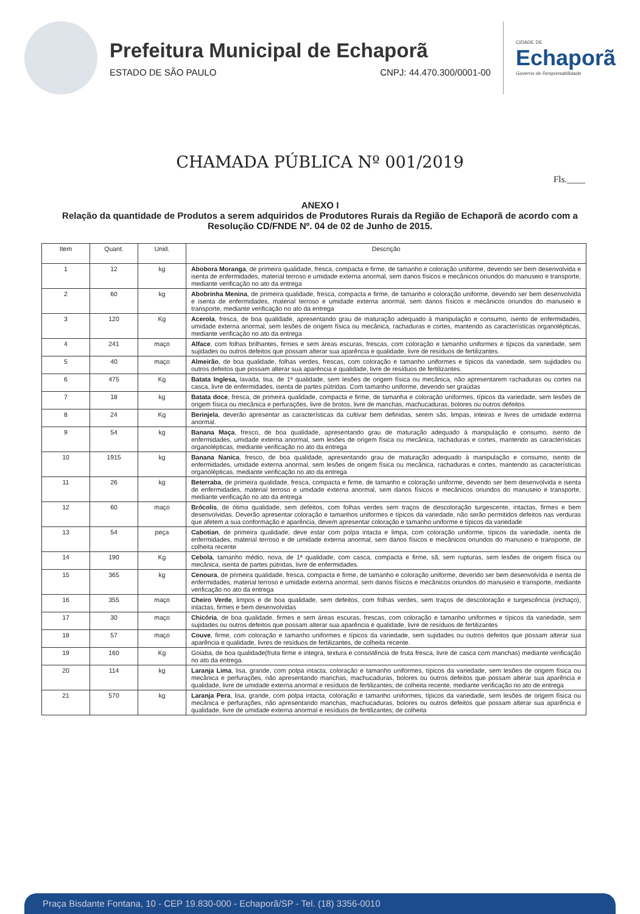Prefeitura Municipal de Echaporã
ESTADO DE SÃO PAULO CNPJ: 44.470.300/0001-00
CIDADE DE
Echaporã
Governo de Responsabilidade
CHAMADA PÚBLICA Nº 001/2019
Fls.____
ANEXO I
Relação da quantidade de Produtos a serem adquiridos de Produtores Rurais da Região de Echaporã de acordo com a Resolução CD/FNDE Nº. 04 de 02 de Junho de 2015.
| Item | Quant. | Unid. | Descrição |
| --- | --- | --- | --- |
| 1 | 12 | kg | Abobora Moranga , de primeira qualidade, fresca, compacta e firme, de tamanho e coloração uniforme, devendo ser bem desenvolvida e isenta de enfermidades, material terroso e umidade externa anormal, sem danos físicos e mecânicos oriundos do manuseio e transporte, mediante verificação no ato da entrega |
| 2 | 60 | kg | Abobrinha Menina , de primeira qualidade, fresca, compacta e firme, de tamanho e coloração uniforme, devendo ser bem desenvolvida e isenta de enfermidades, material terroso e umidade externa anormal, sem danos físicos e mecânicos oriundos do manuseio e transporte, mediante verificação no ato da entrega |
| 3 | 120 | Kg | Acerola , fresca, de boa qualidade, apresentando grau de maturação adequado à manipulação e consumo, isento de enfermidades, umidade externa anormal, sem lesões de origem física ou mecânica, rachaduras e cortes, mantendo as características organolépticas, mediante verificação no ato da entrega |
| 4 | 241 | maço | Alface , com folhas brilhantes, firmes e sem áreas escuras, frescas, com coloração e tamanho uniformes e típicos da variedade, sem sujidades ou outros defeitos que possam alterar sua aparência e qualidade, livre de resíduos de fertilizantes. |
| 5 | 40 | maço | Almeirão , de boa qualidade, folhas verdes, frescas, com coloração e tamanho uniformes e típicos da variedade, sem sujidades ou outros defeitos que possam alterar sua aparência e qualidade, livre de resíduos de fertilizantes. |
| 6 | 475 | Kg | Batata Inglesa, lavada, lisa, de 1ª qualidade, sem lesões de origem física ou mecânica, não apresentarem rachaduras ou cortes na casca, livre de enfermidades, isenta de partes pútridas. Com tamanho uniforme, devendo ser graúdas |
| 7 | 18 | kg | Batata doce , fresca, de primeira qualidade, compacta e firme, de tamanha e coloração uniformes, típicos da variedade, sem lesões de origem física ou mecânica e perfurações, livre de brotos, livre de manchas, machucaduras, bolores ou outros defeitos |
| 8 | 24 | Kg | Berinjela , deverão apresentar as características da cultivar bem definidas, serem sãs, limpas, inteiras e livres de umidade externa anormal. |
| 9 | 54 | kg | Banana Maça , fresco, de boa qualidade, apresentando grau de maturação adequado à manipulação e consumo, isento de enfermidades, umidade externa anormal, sem lesões de origem física ou mecânica, rachaduras e cortes, mantendo as características organolépticas, mediante verificação no ato da entrega |
| 10 | 1915 | kg | Banana Nanica , fresco, de boa qualidade, apresentando grau de maturação adequado à manipulação e consumo, isento de enfermidades, umidade externa anormal, sem lesões de origem física ou mecânica, rachaduras e cortes, mantendo as características organolépticas, mediante verificação no ato da entrega |
| 11 | 26 | kg | Beterraba , de primeira qualidade, fresca, compacta e firme, de tamanho e coloração uniforme, devendo ser bem desenvolvida e isenta de enfermidades, material terroso e umidade externa anormal, sem danos físicos e mecânicos oriundos do manuseio e transporte, mediante verificação no ato da entrega |
| 12 | 60 | maço | Brócolis , de ótima qualidade, sem defeitos, com folhas verdes sem traços de descoloração turgescente, intactas, firmes e bem desenvolvidas. Deverão apresentar coloração e tamanhos uniformes e típicos da variedade, não serão permitidos defeitos nas verduras que afetem a sua conformação e aparência, devem apresentar coloração e tamanho uniforme e típicos da variedade |
| 13 | 54 | peça | Cabotian , de primeira qualidade, deve estar com polpa intacta e limpa, com coloração uniforme, típicos da variedade, isenta de enfermidades, material terroso e de umidade externa anormal, sem danos físicos e mecânicos oriundos do manuseio e transporte, de colheita recente |
| 14 | 190 | Kg | Cebola , tamanho médio, nova, de 1ª qualidade, com casca, compacta e firme, sã, sem rupturas, sem lesões de origem física ou mecânica, isenta de partes pútridas, livre de enfermidades. |
| 15 | 365 | kg | Cenoura , de primeira qualidade, fresca, compacta e firme, de tamanho e coloração uniforme, devendo ser bem desenvolvida e isenta de enfermidades, material terroso e umidade externa anormal, sem danos físicos e mecânicos oriundos do manuseio e transporte, mediante verificação no ato da entrega |
| 16 | 355 | maço | Cheiro Verde , limpos e de boa qualidade, sem defeitos, com folhas verdes, sem traços de descoloração e turgescência (inchaço), intactas, firmes e bem desenvolvidas |
| 17 | 30 | maço | Chicória , de boa qualidade, firmes e sem áreas escuras, frescas, com coloração e tamanho uniformes e típicos da variedade, sem sujidades ou outros defeitos que possam alterar sua aparência e qualidade, livre de resíduos de fertilizantes |
| 18 | 57 | maço | Couve , firme, com coloração e tamanho uniformes e típicos da variedade, sem sujidades ou outros defeitos que possam alterar sua aparência e qualidade, livres de resíduos de fertilizantes, de colheita recente. |
| 19 | 160 | Kg | Goiaba, de boa qualidade(fruta firme e integra, textura e consistência de fruta fresca, livre de casca com manchas) mediante verificação no ato da entrega. |
| 20 | 114 | kg | Laranja Lima , lisa, grande, com polpa intacta, coloração e tamanho uniformes, típicos da variedade, sem lesões de origem física ou mecânica e perfurações, não apresentando manchas, machucaduras, bolores ou outros defeitos que possam alterar sua aparência e qualidade, livre de umidade externa anormal e resíduos de fertilizantes; de colheita recente, mediante verificação no ato de entrega |
| 21 | 570 | kg | Laranja Pera , lisa, grande, com polpa intacta, coloração e tamanho uniformes, típicos da variedade, sem lesões de origem física ou mecânica e perfurações, não apresentando manchas, machucaduras, bolores ou outros defeitos que possam alterar sua aparência e qualidade, livre de umidade externa anormal e resíduos de fertilizantes; de colheita |
Praça Bisdante Fontana, 10 - CEP 19.830-000 - Echaporã/SP - Tel. (18) 3356-0010